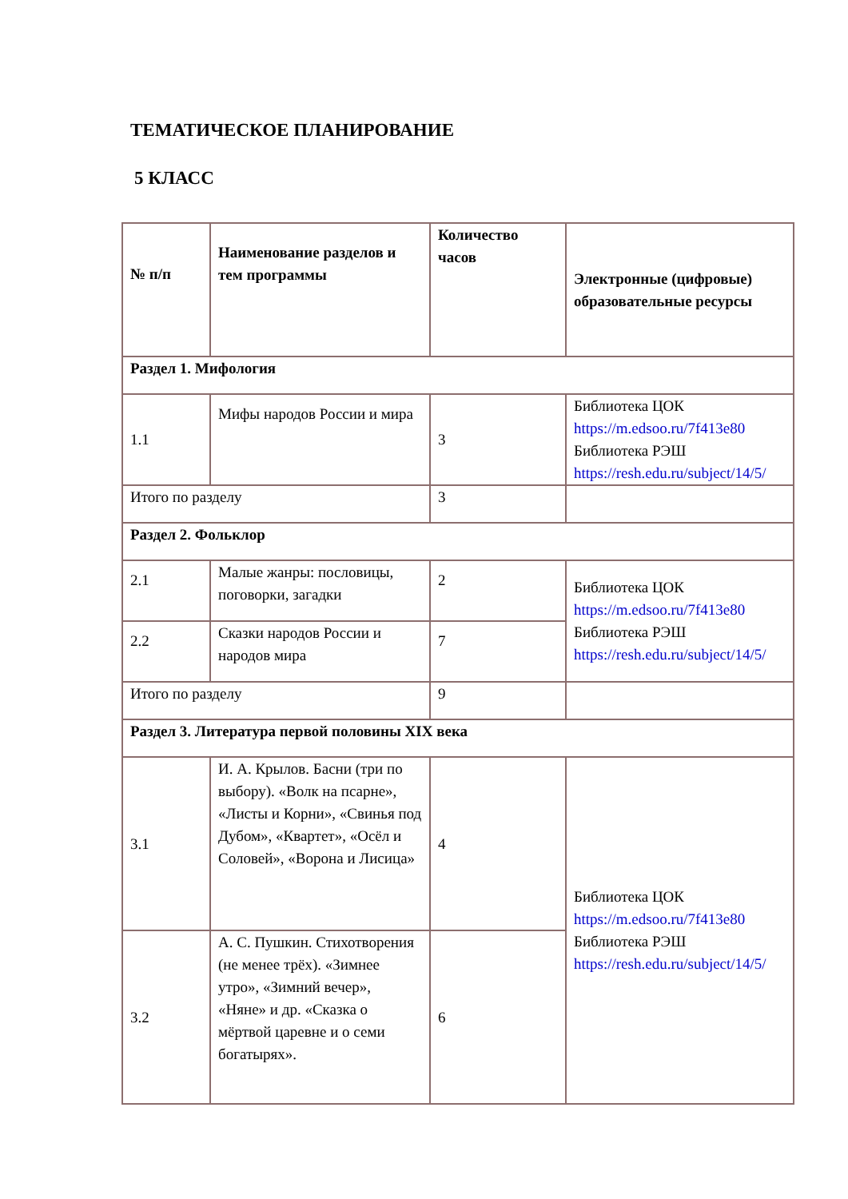ТЕМАТИЧЕСКОЕ ПЛАНИРОВАНИЕ
5 КЛАСС
| № п/п | Наименование разделов и тем программы | Количество часов | Электронные (цифровые) образовательные ресурсы |
| --- | --- | --- | --- |
| Раздел 1. Мифология | | | |
| 1.1 | Мифы народов России и мира | 3 | Библиотека ЦОК https://m.edsoo.ru/7f413e80 Библиотека РЭШ https://resh.edu.ru/subject/14/5/ |
| Итого по разделу | | 3 | |
| Раздел 2. Фольклор | | | |
| 2.1 | Малые жанры: пословицы, поговорки, загадки | 2 | Библиотека ЦОК https://m.edsoo.ru/7f413e80 Библиотека РЭШ https://resh.edu.ru/subject/14/5/ |
| 2.2 | Сказки народов России и народов мира | 7 | |
| Итого по разделу | | 9 | |
| Раздел 3. Литература первой половины XIX века | | | |
| 3.1 | И. А. Крылов. Басни (три по выбору). «Волк на псарне», «Листы и Корни», «Свинья под Дубом», «Квартет», «Осёл и Соловей», «Ворона и Лисица» | 4 | Библиотека ЦОК https://m.edsoo.ru/7f413e80 Библиотека РЭШ https://resh.edu.ru/subject/14/5/ |
| 3.2 | А. С. Пушкин. Стихотворения (не менее трёх). «Зимнее утро», «Зимний вечер», «Няне» и др. «Сказка о мёртвой царевне и о семи богатырях». | 6 | |